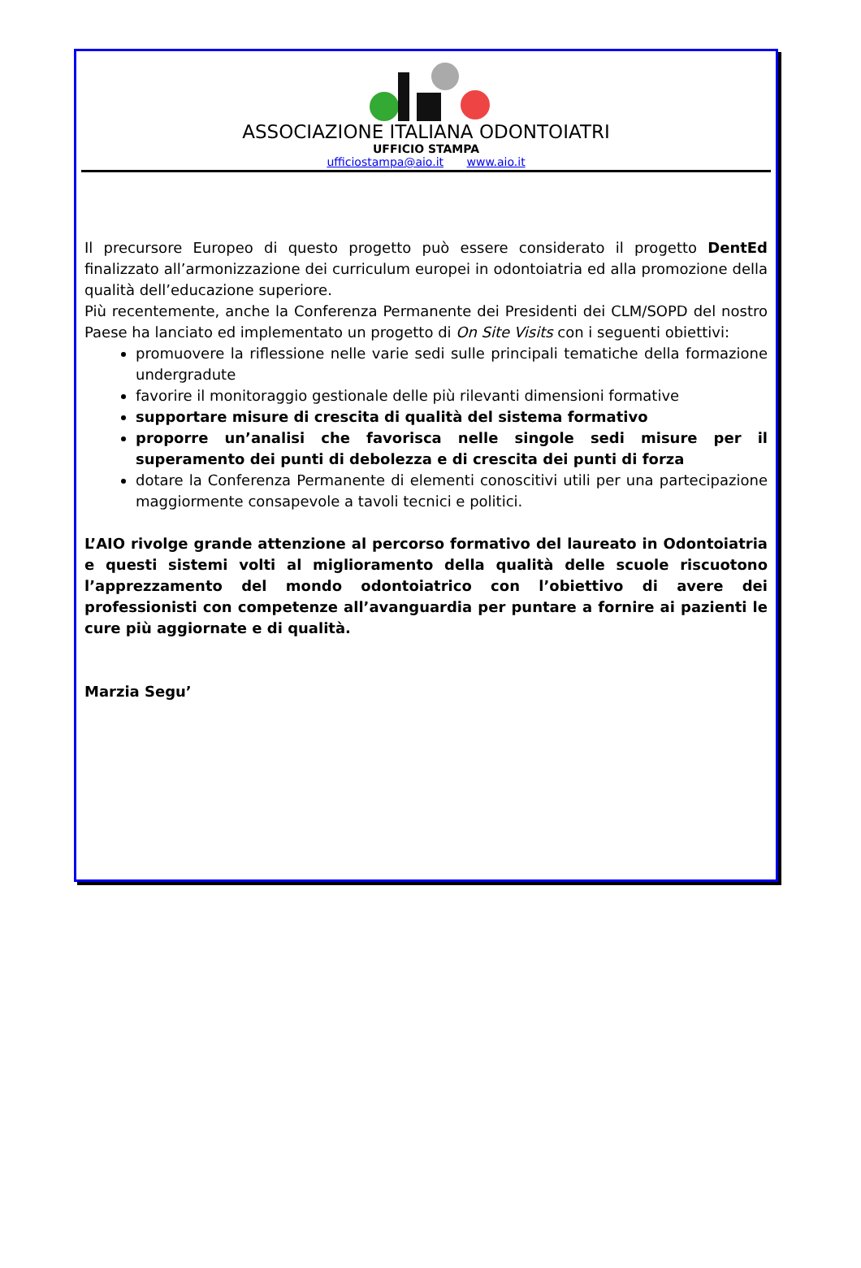ASSOCIAZIONE ITALIANA ODONTOIATRI
UFFICIO STAMPA
ufficiostampa@aio.it www.aio.it
Il precursore Europeo di questo progetto può essere considerato il progetto DentEd finalizzato all’armonizzazione dei curriculum europei in odontoiatria ed alla promozione della qualità dell’educazione superiore.
Più recentemente, anche la Conferenza Permanente dei Presidenti dei CLM/SOPD del nostro Paese ha lanciato ed implementato un progetto di On Site Visits con i seguenti obiettivi:
promuovere la riflessione nelle varie sedi sulle principali tematiche della formazione undergradute
favorire il monitoraggio gestionale delle più rilevanti dimensioni formative
supportare misure di crescita di qualità del sistema formativo
proporre un’analisi che favorisca nelle singole sedi misure per il superamento dei punti di debolezza e di crescita dei punti di forza
dotare la Conferenza Permanente di elementi conoscitivi utili per una partecipazione maggiormente consapevole a tavoli tecnici e politici.
L’AIO rivolge grande attenzione al percorso formativo del laureato in Odontoiatria e questi sistemi volti al miglioramento della qualità delle scuole riscuotono l’apprezzamento del mondo odontoiatrico con l’obiettivo di avere dei professionisti con competenze all’avanguardia per puntare a fornire ai pazienti le cure più aggiornate e di qualità.
Marzia Segu’